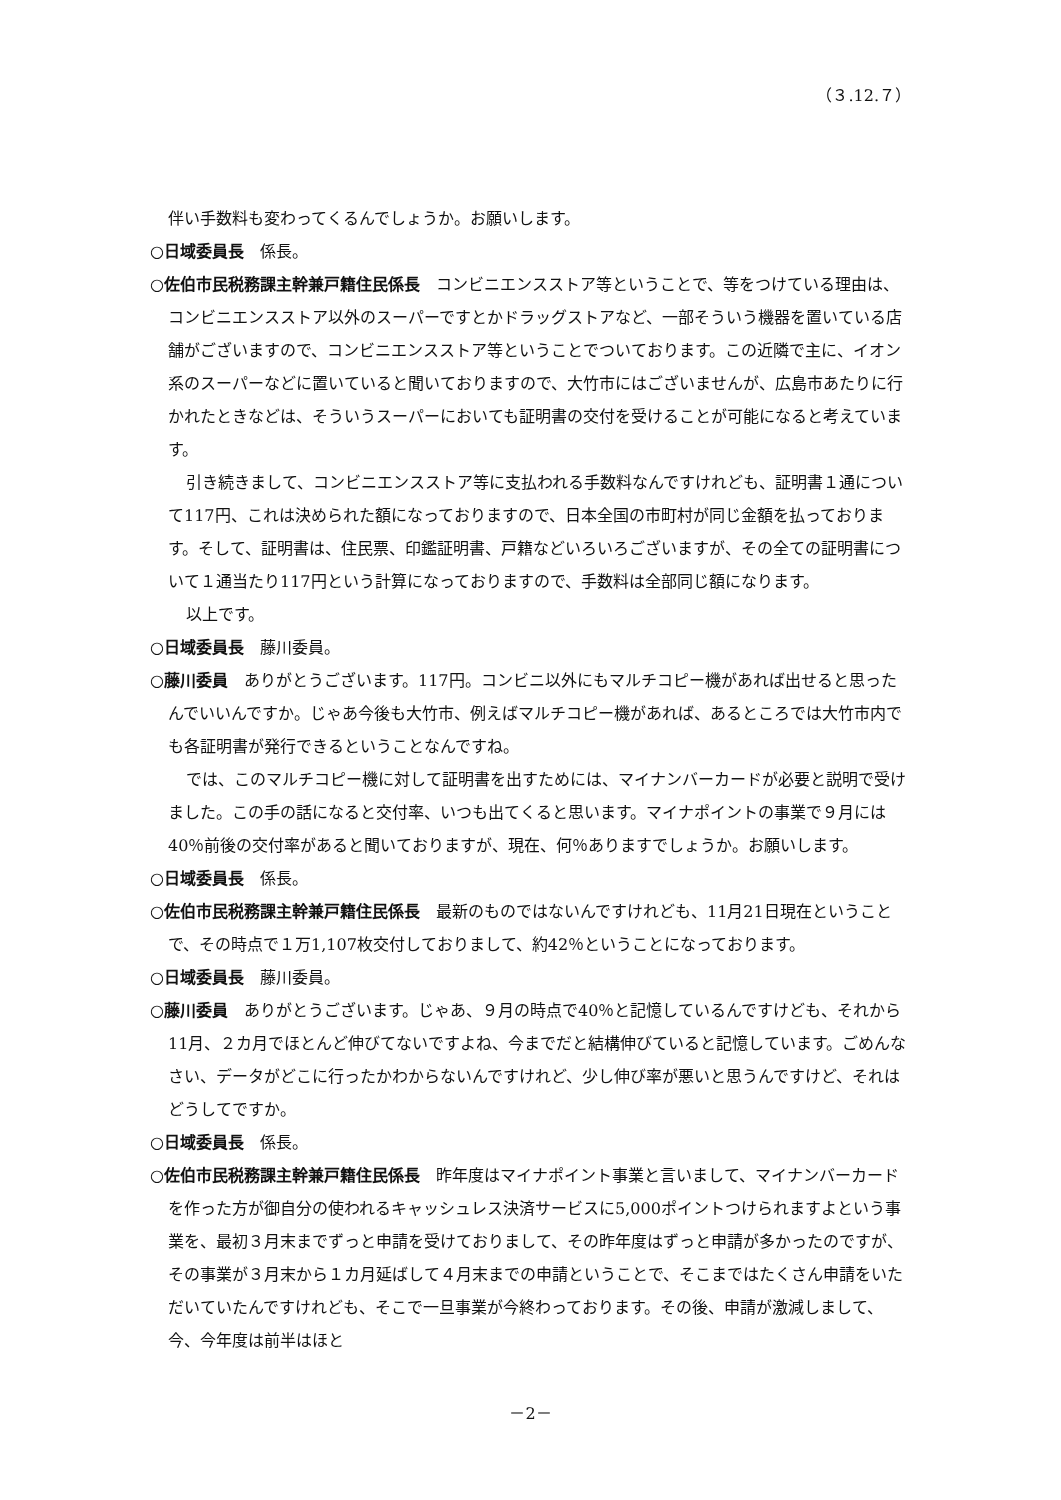（３.12.７）
伴い手数料も変わってくるんでしょうか。お願いします。
○日域委員長　係長。
○佐伯市民税務課主幹兼戸籍住民係長　コンビニエンスストア等ということで、等をつけている理由は、コンビニエンスストア以外のスーパーですとかドラッグストアなど、一部そういう機器を置いている店舗がございますので、コンビニエンスストア等ということでついております。この近隣で主に、イオン系のスーパーなどに置いていると聞いておりますので、大竹市にはございませんが、広島市あたりに行かれたときなどは、そういうスーパーにおいても証明書の交付を受けることが可能になると考えています。
引き続きまして、コンビニエンスストア等に支払われる手数料なんですけれども、証明書１通について117円、これは決められた額になっておりますので、日本全国の市町村が同じ金額を払っております。そして、証明書は、住民票、印鑑証明書、戸籍などいろいろございますが、その全ての証明書について１通当たり117円という計算になっておりますので、手数料は全部同じ額になります。
以上です。
○日域委員長　藤川委員。
○藤川委員　ありがとうございます。117円。コンビニ以外にもマルチコピー機があれば出せると思ったんでいいんですか。じゃあ今後も大竹市、例えばマルチコピー機があれば、あるところでは大竹市内でも各証明書が発行できるということなんですね。
では、このマルチコピー機に対して証明書を出すためには、マイナンバーカードが必要と説明で受けました。この手の話になると交付率、いつも出てくると思います。マイナポイントの事業で９月には40％前後の交付率があると聞いておりますが、現在、何％ありますでしょうか。お願いします。
○日域委員長　係長。
○佐伯市民税務課主幹兼戸籍住民係長　最新のものではないんですけれども、11月21日現在ということで、その時点で１万1,107枚交付しておりまして、約42％ということになっております。
○日域委員長　藤川委員。
○藤川委員　ありがとうございます。じゃあ、９月の時点で40％と記憶しているんですけども、それから11月、２カ月でほとんど伸びてないですよね、今までだと結構伸びていると記憶しています。ごめんなさい、データがどこに行ったかわからないんですけれど、少し伸び率が悪いと思うんですけど、それはどうしてですか。
○日域委員長　係長。
○佐伯市民税務課主幹兼戸籍住民係長　昨年度はマイナポイント事業と言いまして、マイナンバーカードを作った方が御自分の使われるキャッシュレス決済サービスに5,000ポイントつけられますよという事業を、最初３月末までずっと申請を受けておりまして、その昨年度はずっと申請が多かったのですが、その事業が３月末から１カ月延ばして４月末までの申請ということで、そこまではたくさん申請をいただいていたんですけれども、そこで一旦事業が今終わっております。その後、申請が激減しまして、今、今年度は前半はほと
－2－